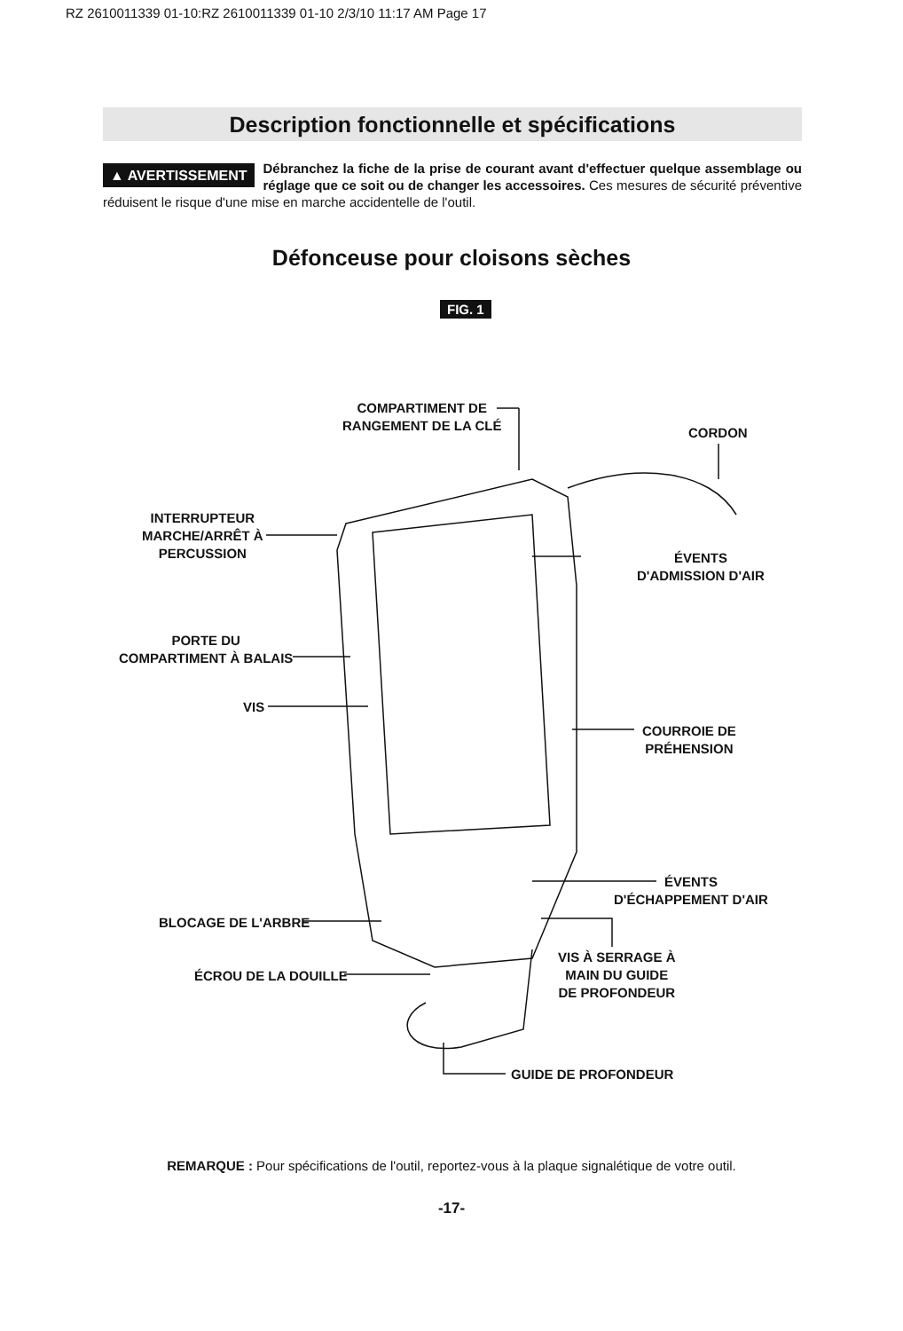RZ 2610011339 01-10:RZ 2610011339 01-10 2/3/10 11:17 AM Page 17
Description fonctionnelle et spécifications
▲ AVERTISSEMENT Débranchez la fiche de la prise de courant avant d'effectuer quelque assemblage ou réglage que ce soit ou de changer les accessoires. Ces mesures de sécurité préventive réduisent le risque d'une mise en marche accidentelle de l'outil.
Défonceuse pour cloisons sèches
FIG. 1
COMPARTIMENT DE
RANGEMENT DE LA CLÉ
CORDON
INTERRUPTEUR
MARCHE/ARRÊT À
PERCUSSION
ÉVENTS
D'ADMISSION D'AIR
PORTE DU
COMPARTIMENT À BALAIS
VIS
COURROIE DE
PRÉHENSION
ÉVENTS
D'ÉCHAPPEMENT D'AIR
BLOCAGE DE L'ARBRE
VIS À SERRAGE À
MAIN DU GUIDE
DE PROFONDEUR
ÉCROU DE LA DOUILLE
GUIDE DE PROFONDEUR
REMARQUE : Pour spécifications de l'outil, reportez-vous à la plaque signalétique de votre outil.
-17-